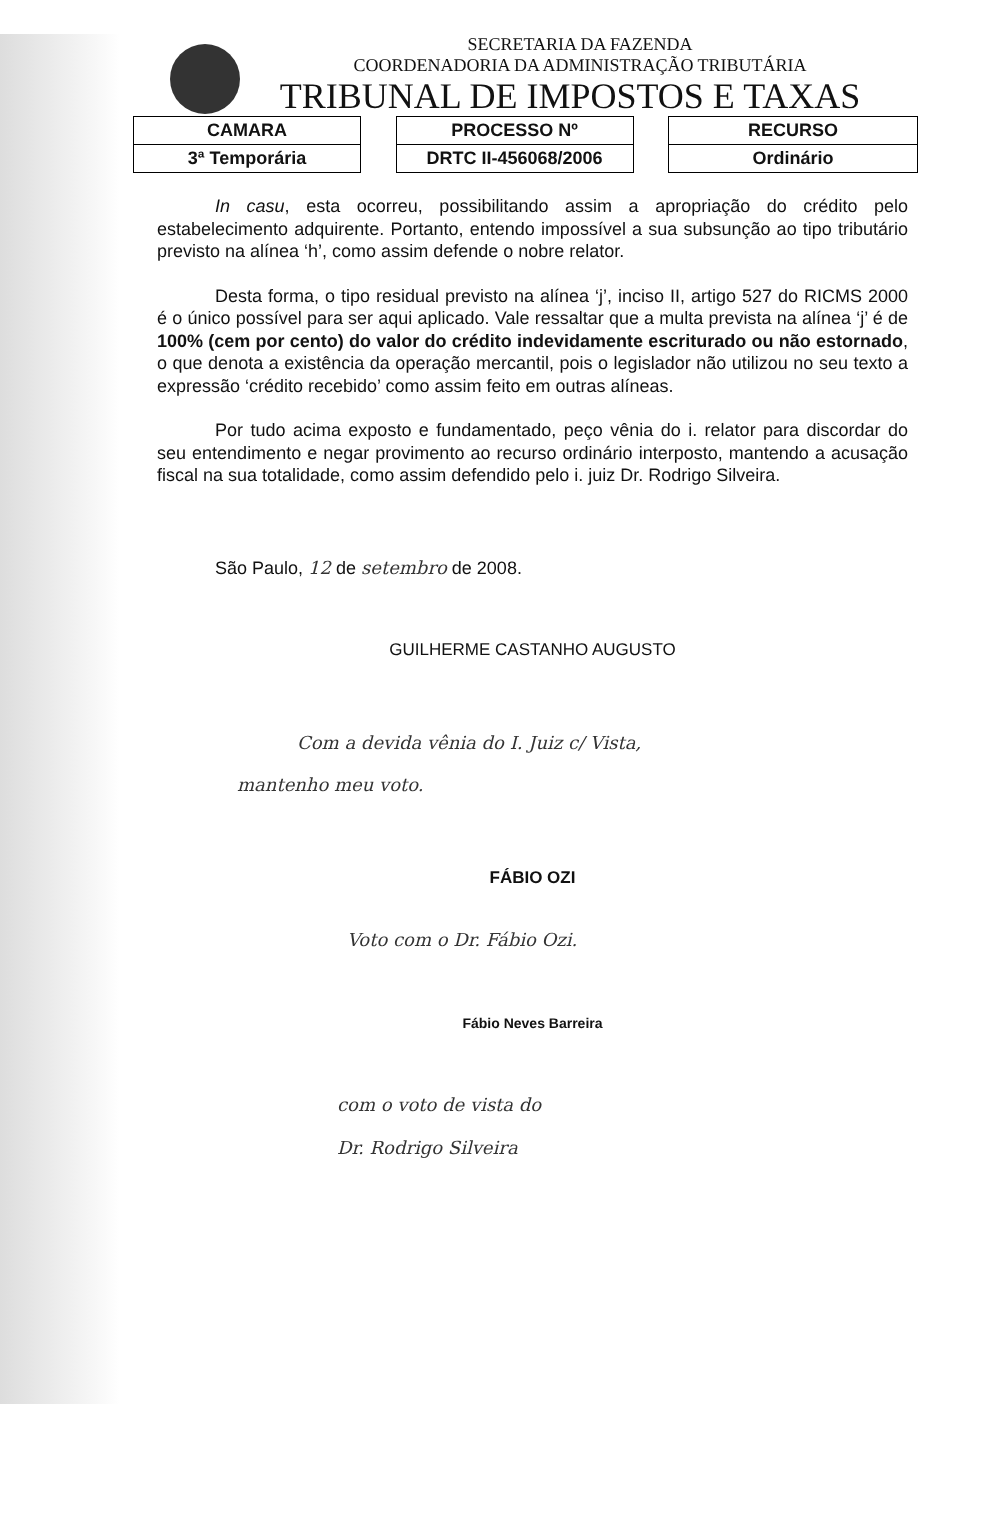SECRETARIA DA FAZENDA
COORDENADORIA DA ADMINISTRAÇÃO TRIBUTÁRIA
TRIBUNAL DE IMPOSTOS E TAXAS
| CAMARA |
| 3ª Temporária |
| PROCESSO Nº |
| DRTC II-456068/2006 |
| RECURSO |
| Ordinário |
In casu, esta ocorreu, possibilitando assim a apropriação do crédito pelo estabelecimento adquirente. Portanto, entendo impossível a sua subsunção ao tipo tributário previsto na alínea ‘h’, como assim defende o nobre relator.
Desta forma, o tipo residual previsto na alínea ‘j’, inciso II, artigo 527 do RICMS 2000 é o único possível para ser aqui aplicado. Vale ressaltar que a multa prevista na alínea ‘j’ é de 100% (cem por cento) do valor do crédito indevidamente escriturado ou não estornado, o que denota a existência da operação mercantil, pois o legislador não utilizou no seu texto a expressão ‘crédito recebido’ como assim feito em outras alíneas.
Por tudo acima exposto e fundamentado, peço vênia do i. relator para discordar do seu entendimento e negar provimento ao recurso ordinário interposto, mantendo a acusação fiscal na sua totalidade, como assim defendido pelo i. juiz Dr. Rodrigo Silveira.
São Paulo, 12 de setembro de 2008.
GUILHERME CASTANHO AUGUSTO
Com a devida vênia do I. Juiz c/ Vista,
mantenho meu voto.
FÁBIO OZI
Voto com o Dr. Fábio Ozi.
Fábio Neves Barreira
com o voto de vista do
Dr. Rodrigo Silveira